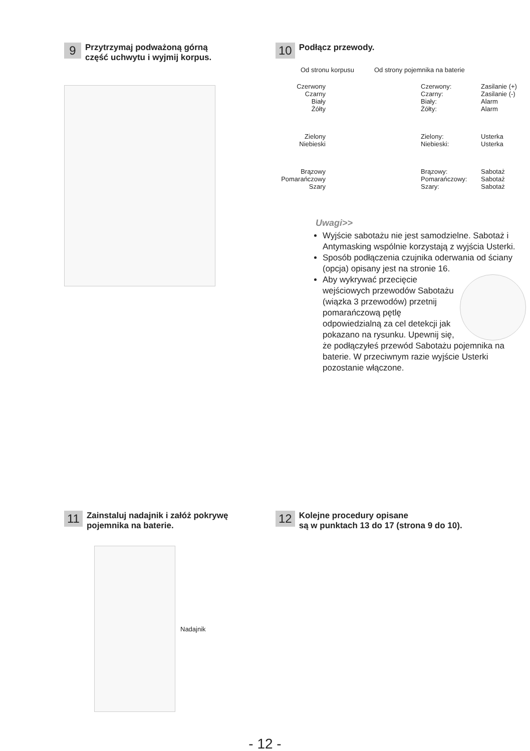9 Przytrzymaj podważoną górną
część uchwytu i wyjmij korpus.
10 Podłącz przewody.
Od stronu korpusu Od strony pojemnika na baterie
Czerwony
Czarny
Biały
Żółty
Czerwony:
Czarny:
Biały:
Żółty:
Zasilanie (+)
Zasilanie (-)
Alarm
Alarm
Zielony
Niebieski
Zielony:
Niebieski:
Usterka
Usterka
Brązowy
Pomarańczowy
Szary
Brązowy:
Pomarańczowy:
Szary:
Sabotaż
Sabotaż
Sabotaż
Uwagi>>
Wyjście sabotażu nie jest samodzielne. Sabotaż i Antymasking wspólnie korzystają z wyjścia Usterki.
Sposób podłączenia czujnika oderwania od ściany (opcja) opisany jest na stronie 16.
Aby wykrywać przecięcie wejściowych przewodów Sabotażu (wiązka 3 przewodów) przetnij pomarańczową pętlę odpowiedzialną za cel detekcji jak pokazano na rysunku. Upewnij się, że podłączyłeś przewód Sabotażu pojemnika na baterie. W przeciwnym razie wyjście Usterki pozostanie włączone.
11 Zainstaluj nadajnik i załóż pokrywę
pojemnika na baterie.
Nadajnik
12 Kolejne procedury opisane
są w punktach 13 do 17 (strona 9 do 10).
- 12 -